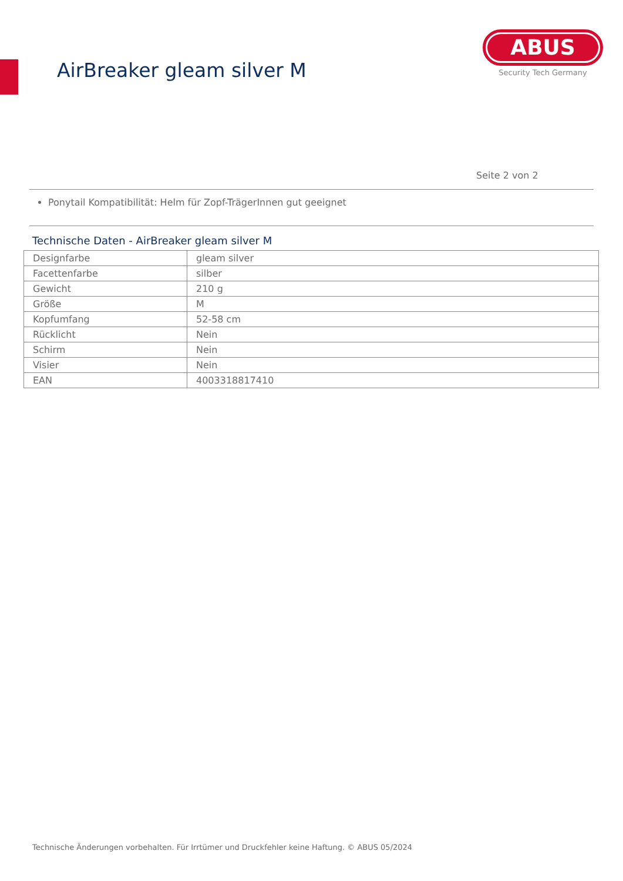AirBreaker gleam silver M
ABUS
Security Tech Germany
Seite 2 von 2
Ponytail Kompatibilität: Helm für Zopf-TrägerInnen gut geeignet
Technische Daten - AirBreaker gleam silver M
| Designfarbe | gleam silver |
| Facettenfarbe | silber |
| Gewicht | 210 g |
| Größe | M |
| Kopfumfang | 52-58 cm |
| Rücklicht | Nein |
| Schirm | Nein |
| Visier | Nein |
| EAN | 4003318817410 |
Technische Änderungen vorbehalten. Für Irrtümer und Druckfehler keine Haftung. © ABUS 05/2024